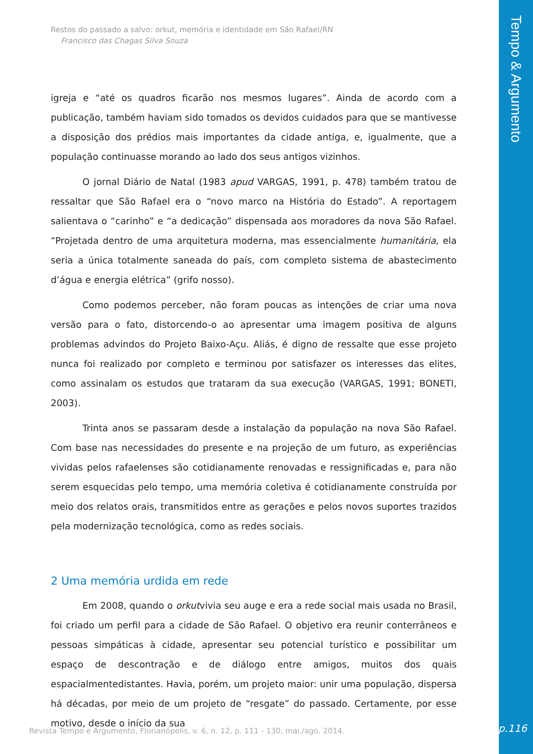Restos do passado a salvo: orkut, memória e identidade em São Rafael/RN
Francisco das Chagas Silva Souza
igreja e “até os quadros ficarão nos mesmos lugares”. Ainda de acordo com a publicação, também haviam sido tomados os devidos cuidados para que se mantivesse a disposição dos prédios mais importantes da cidade antiga, e, igualmente, que a população continuasse morando ao lado dos seus antigos vizinhos.
O jornal Diário de Natal (1983 apud VARGAS, 1991, p. 478) também tratou de ressaltar que São Rafael era o “novo marco na História do Estado”. A reportagem salientava o “carinho” e “a dedicação” dispensada aos moradores da nova São Rafael. “Projetada dentro de uma arquitetura moderna, mas essencialmente humanitária, ela seria a única totalmente saneada do país, com completo sistema de abastecimento d’água e energia elétrica” (grifo nosso).
Como podemos perceber, não foram poucas as intenções de criar uma nova versão para o fato, distorcendo-o ao apresentar uma imagem positiva de alguns problemas advindos do Projeto Baixo-Açu. Aliás, é digno de ressalte que esse projeto nunca foi realizado por completo e terminou por satisfazer os interesses das elites, como assinalam os estudos que trataram da sua execução (VARGAS, 1991; BONETI, 2003).
Trinta anos se passaram desde a instalação da população na nova São Rafael. Com base nas necessidades do presente e na projeção de um futuro, as experiências vividas pelos rafaelenses são cotidianamente renovadas e ressignificadas e, para não serem esquecidas pelo tempo, uma memória coletiva é cotidianamente construída por meio dos relatos orais, transmitidos entre as gerações e pelos novos suportes trazidos pela modernização tecnológica, como as redes sociais.
2 Uma memória urdida em rede
Em 2008, quando o orkutvivia seu auge e era a rede social mais usada no Brasil, foi criado um perfil para a cidade de São Rafael. O objetivo era reunir conterrâneos e pessoas simpáticas à cidade, apresentar seu potencial turístico e possibilitar um espaço de descontração e de diálogo entre amigos, muitos dos quais espacialmentedistantes. Havia, porém, um projeto maior: unir uma população, dispersa há décadas, por meio de um projeto de “resgate” do passado. Certamente, por esse motivo, desde o início da sua
Revista Tempo e Argumento, Florianópolis, v. 6, n. 12, p. 111 - 130, mai./ago. 2014.
Tempo & Argumento
p.116